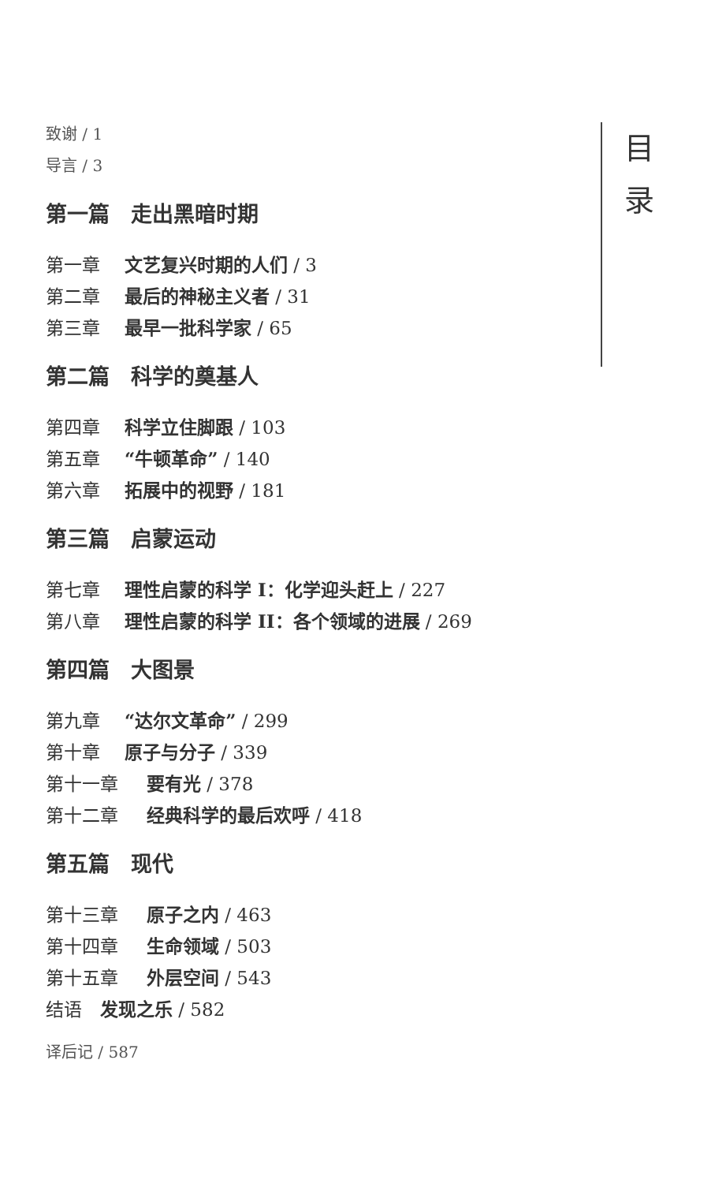致谢 / 1
导言 / 3
第一篇　走出黑暗时期
第一章 文艺复兴时期的人们 / 3
第二章 最后的神秘主义者 / 31
第三章 最早一批科学家 / 65
第二篇　科学的奠基人
第四章 科学立住脚跟 / 103
第五章 “牛顿革命” / 140
第六章 拓展中的视野 / 181
第三篇　启蒙运动
第七章 理性启蒙的科学 I：化学迎头赶上 / 227
第八章 理性启蒙的科学 II：各个领域的进展 / 269
第四篇　大图景
第九章 “达尔文革命” / 299
第十章 原子与分子 / 339
第十一章 要有光 / 378
第十二章 经典科学的最后欢呼 / 418
第五篇　现代
第十三章 原子之内 / 463
第十四章 生命领域 / 503
第十五章 外层空间 / 543
结语　发现之乐 / 582
译后记 / 587
目
录